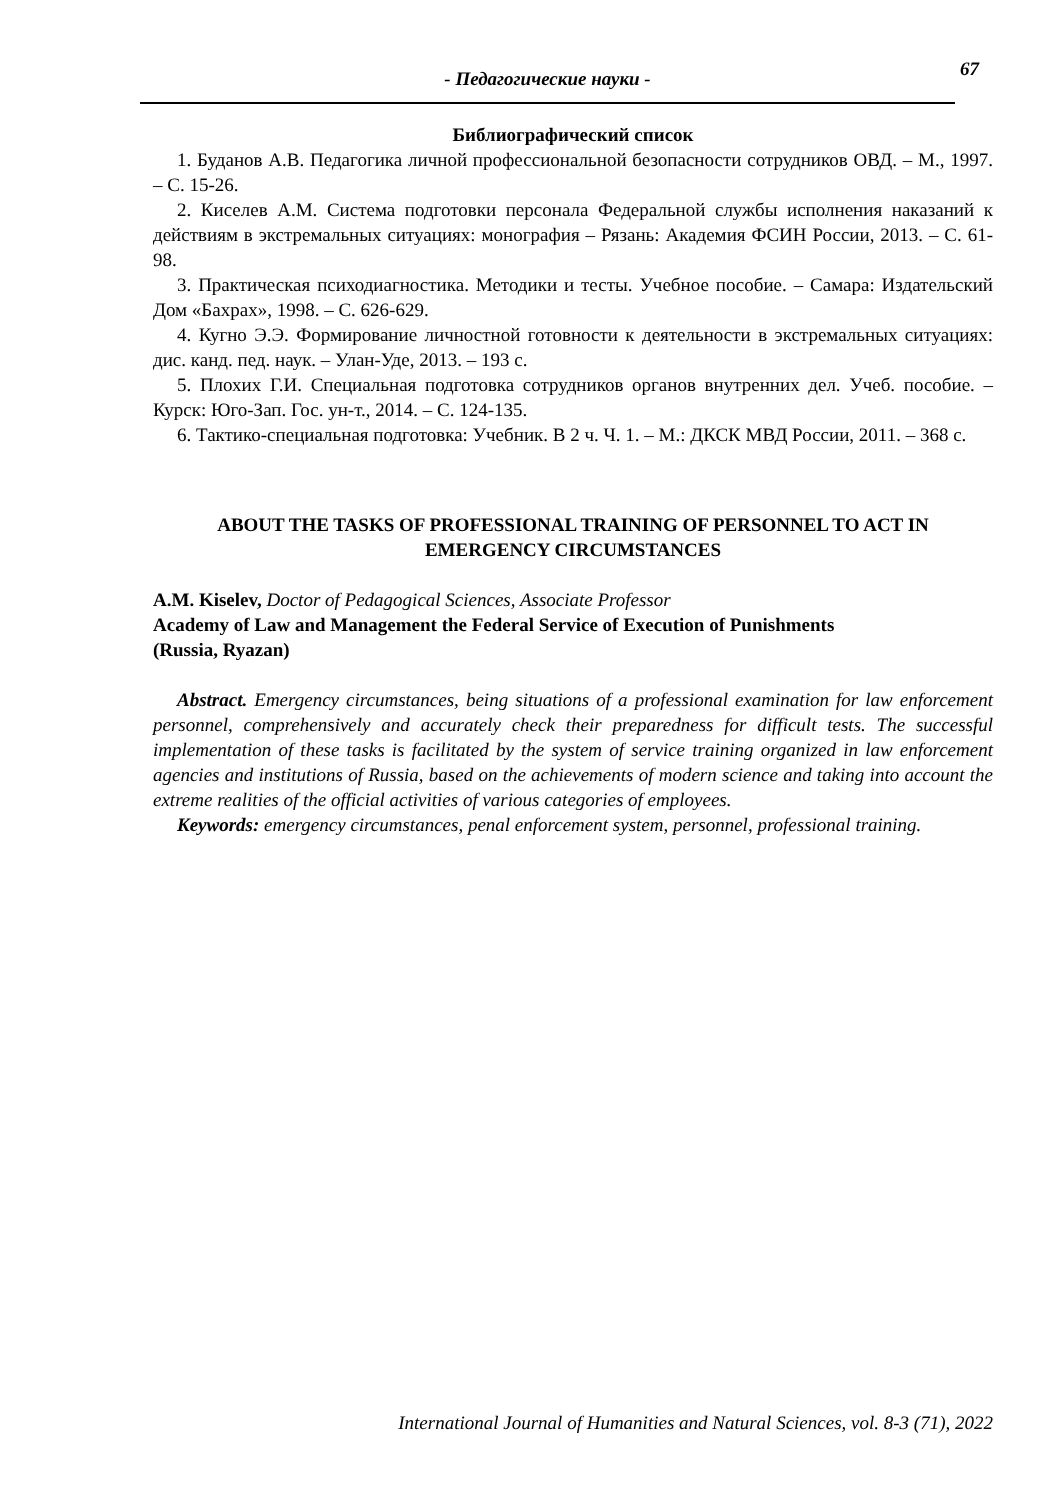67
- Педагогические науки -
Библиографический список
1. Буданов А.В. Педагогика личной профессиональной безопасности сотрудников ОВД. – М., 1997. – С. 15-26.
2. Киселев А.М. Система подготовки персонала Федеральной службы исполнения наказаний к действиям в экстремальных ситуациях: монография – Рязань: Академия ФСИН России, 2013. – С. 61-98.
3. Практическая психодиагностика. Методики и тесты. Учебное пособие. – Самара: Издательский Дом «Бахрах», 1998. – С. 626-629.
4. Кугно Э.Э. Формирование личностной готовности к деятельности в экстремальных ситуациях: дис. канд. пед. наук. – Улан-Уде, 2013. – 193 с.
5. Плохих Г.И. Специальная подготовка сотрудников органов внутренних дел. Учеб. пособие. – Курск: Юго-Зап. Гос. ун-т., 2014. – С. 124-135.
6. Тактико-специальная подготовка: Учебник. В 2 ч. Ч. 1. – М.: ДКСК МВД России, 2011. – 368 с.
ABOUT THE TASKS OF PROFESSIONAL TRAINING OF PERSONNEL TO ACT IN EMERGENCY CIRCUMSTANCES
A.M. Kiselev, Doctor of Pedagogical Sciences, Associate Professor
Academy of Law and Management the Federal Service of Execution of Punishments
(Russia, Ryazan)
Abstract. Emergency circumstances, being situations of a professional examination for law enforcement personnel, comprehensively and accurately check their preparedness for difficult tests. The successful implementation of these tasks is facilitated by the system of service training organized in law enforcement agencies and institutions of Russia, based on the achievements of modern science and taking into account the extreme realities of the official activities of various categories of employees.
Keywords: emergency circumstances, penal enforcement system, personnel, professional training.
International Journal of Humanities and Natural Sciences, vol. 8-3 (71), 2022